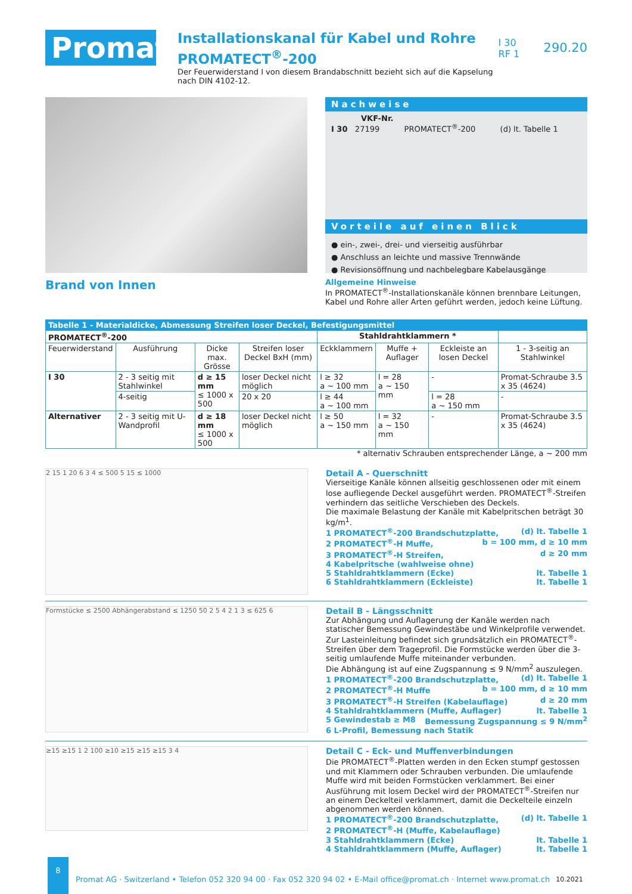Promat
Installationskanal für Kabel und Rohre
PROMATECT<sup>®</sup>-200
Der Feuerwiderstand I von diesem Brandabschnitt bezieht sich auf die Kapselung nach DIN 4102-12.
I 30
RF 1
290.20
Brand von Innen
Nachweise
VKF-Nr.
I 30 27199 PROMATECT<sup>®</sup>-200 (d) lt. Tabelle 1
Vorteile auf einen Blick
● ein-, zwei-, drei- und vierseitig ausführbar
● Anschluss an leichte und massive Trennwände
● Revisionsöffnung und nachbelegbare Kabelausgänge
Allgemeine Hinweise
In PROMATECT<sup>®</sup>-Installationskanäle können brennbare Leitungen, Kabel und Rohre aller Arten geführt werden, jedoch keine Lüftung.
| Tabelle 1 - Materialdicke, Abmessung Streifen loser Deckel, Befestigungsmittel | | | | | | | |
| --- | --- | --- | --- | --- | --- | --- | --- |
| PROMATECT<sup>®</sup>-200 | | | | Stahldrahtklammern * | | | |
| Feuerwiderstand | Ausführung | Dicke max. Grösse | Streifen loser Deckel BxH (mm) | Eckklammern | Muffe + Auflager | Eckleiste an losen Deckel | 1 - 3-seitig an Stahlwinkel |
| I 30 | 2 - 3 seitig mit Stahlwinkel | d ≥ 15 mm ≤ 1000 x 500 | loser Deckel nicht möglich | l ≥ 32 a ~ 100 mm | l = 28 a ~ 150 mm | - | Promat-Schraube 3.5 x 35 (4624) |
| | 4-seitig | | 20 x 20 | l ≥ 44 a ~ 100 mm | | l = 28 a ~ 150 mm | - |
| Alternativer | 2 - 3 seitig mit U-Wandprofil | d ≥ 18 mm ≤ 1000 x 500 | loser Deckel nicht möglich | l ≥ 50 a ~ 150 mm | l = 32 a ~ 150 mm | - | Promat-Schraube 3.5 x 35 (4624) |
* alternativ Schrauben entsprechender Länge, a ~ 200 mm
2 15 1 20 6 3 4 ≤ 500 5 15 ≤ 1000
Detail A - Querschnitt
Vierseitige Kanäle können allseitig geschlossenen oder mit einem lose aufliegende Deckel ausgeführt werden. PROMATECT<sup>®</sup>-Streifen verhindern das seitliche Verschieben des Deckels.
Die maximale Belastung der Kanäle mit Kabelpritschen beträgt 30 kg/m<sup>1</sup>.
1 PROMATECT<sup>®</sup>-200 Brandschutzplatte, (d) lt. Tabelle 1
2 PROMATECT<sup>®</sup>-H Muffe, b = 100 mm, d ≥ 10 mm
3 PROMATECT<sup>®</sup>-H Streifen, d ≥ 20 mm
4 Kabelpritsche (wahlweise ohne)
5 Stahldrahtklammern (Ecke) lt. Tabelle 1
6 Stahldrahtklammern (Eckleiste) lt. Tabelle 1
Formstücke ≤ 2500 Abhängerabstand ≤ 1250 50 2 5 4 2 1 3 ≤ 625 6
Detail B - Längsschnitt
Zur Abhängung und Auflagerung der Kanäle werden nach statischer Bemessung Gewindestäbe und Winkelprofile verwendet.
Zur Lasteinleitung befindet sich grundsätzlich ein PROMATECT<sup>®</sup>-Streifen über dem Trageprofil. Die Formstücke werden über die 3-seitig umlaufende Muffe miteinander verbunden.
Die Abhängung ist auf eine Zugspannung ≤ 9 N/mm<sup>2</sup> auszulegen.
1 PROMATECT<sup>®</sup>-200 Brandschutzplatte, (d) lt. Tabelle 1
2 PROMATECT<sup>®</sup>-H Muffe b = 100 mm, d ≥ 10 mm
3 PROMATECT<sup>®</sup>-H Streifen (Kabelauflage) d ≥ 20 mm
4 Stahldrahtklammern (Muffe, Auflager) lt. Tabelle 1
5 Gewindestab ≥ M8 Bemessung Zugspannung ≤ 9 N/mm<sup>2</sup>
6 L-Profil, Bemessung nach Statik
≥15 ≥15 1 2 100 ≥10 ≥15 ≥15 ≥15 3 4
Detail C - Eck- und Muffenverbindungen
Die PROMATECT<sup>®</sup>-Platten werden in den Ecken stumpf gestossen und mit Klammern oder Schrauben verbunden. Die umlaufende Muffe wird mit beiden Formstücken verklammert. Bei einer Ausführung mit losem Deckel wird der PROMATECT<sup>®</sup>-Streifen nur an einem Deckelteil verklammert, damit die Deckelteile einzeln abgenommen werden können.
1 PROMATECT<sup>®</sup>-200 Brandschutzplatte, (d) lt. Tabelle 1
2 PROMATECT<sup>®</sup>-H (Muffe, Kabelauflage)
3 Stahldrahtklammern (Ecke) lt. Tabelle 1
4 Stahldrahtklammern (Muffe, Auflager) lt. Tabelle 1
8
Promat AG · Switzerland • Telefon 052 320 94 00 · Fax 052 320 94 02 • E-Mail office@promat.ch · Internet www.promat.ch
10.2021